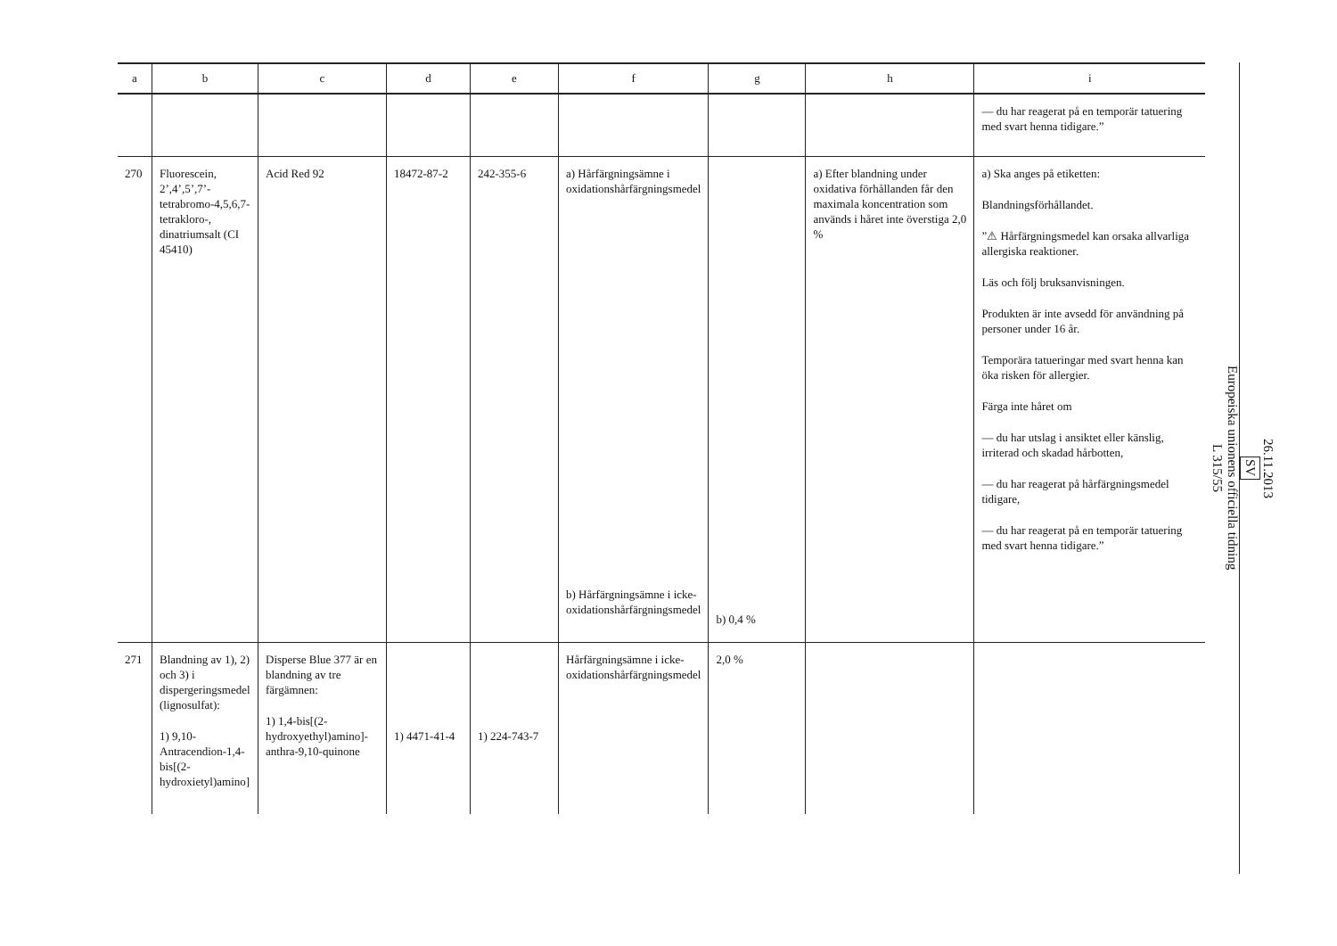| a | b | c | d | e | f | g | h | i |
| --- | --- | --- | --- | --- | --- | --- | --- | --- |
| | | | | | | | | — du har reagerat på en temporär tatuering med svart henna tidigare.” |
| 270 | Fluorescein, 2’,4’,5’,7’-tetrabromo-4,5,6,7-tetrakloro-, dinatriumsalt (CI 45410) | Acid Red 92 | 18472-87-2 | 242-355-6 | a) Hårfärgningsämne i oxidationshårfärgningsmedel b) Hårfärgningsämne i icke-oxidationshårfärgningsmedel | b) 0,4 % | a) Efter blandning under oxidativa förhållanden får den maximala koncentration som används i håret inte överstiga 2,0 % | a) Ska anges på etiketten: Blandningsförhållandet. ”⚠ Hårfärgningsmedel kan orsaka allvarliga allergiska reaktioner. Läs och följ bruksanvisningen. Produkten är inte avsedd för användning på personer under 16 år. Temporära tatueringar med svart henna kan öka risken för allergier. Färga inte håret om — du har utslag i ansiktet eller känslig, irriterad och skadad hårbotten, — du har reagerat på hårfärgningsmedel tidigare, — du har reagerat på en temporär tatuering med svart henna tidigare.” |
| 271 | Blandning av 1), 2) och 3) i dispergeringsmedel (lignosulfat): 1) 9,10-Antracendion-1,4-bis[(2-hydroxietyl)amino] | Disperse Blue 377 är en blandning av tre färgämnen: 1) 1,4-bis[(2-hydroxyethyl)amino]-anthra-9,10-quinone | 1) 4471-41-4 | 1) 224-743-7 | Hårfärgningsämne i icke-oxidationshårfärgningsmedel | 2,0 % | | |
26.11.2013
SV
Europeiska unionens officiella tidning
L 315/55